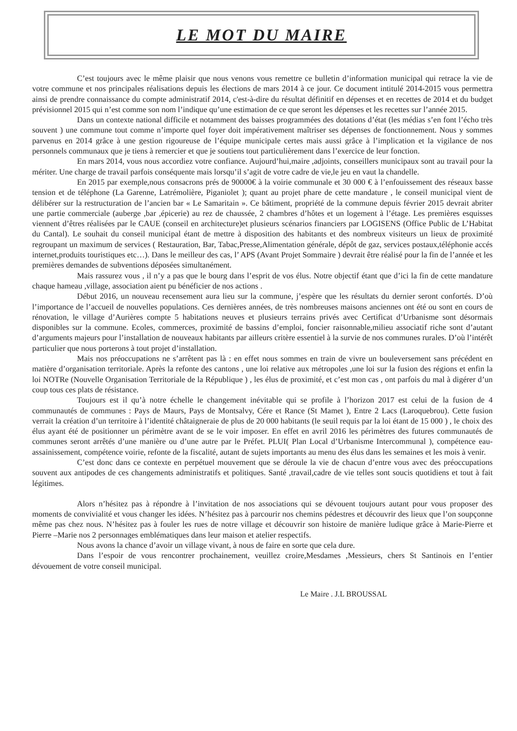LE MOT DU MAIRE
C’est toujours avec le même plaisir que nous venons vous remettre ce bulletin d’information municipal qui retrace la vie de votre commune et nos principales réalisations depuis les élections de mars 2014 à ce jour. Ce document intitulé 2014-2015 vous permettra ainsi de prendre connaissance du compte administratif 2014, c'est-à-dire du résultat définitif en dépenses et en recettes de 2014 et du budget prévisionnel 2015 qui n’est comme son nom l’indique qu’une estimation de ce que seront les dépenses et les recettes sur l’année 2015.
Dans un contexte national difficile et notamment des baisses programmées des dotations d’état (les médias s’en font l’écho très souvent ) une commune tout comme n’importe quel foyer doit impérativement maîtriser ses dépenses de fonctionnement. Nous y sommes parvenus en 2014 grâce à une gestion rigoureuse de l’équipe municipale certes mais aussi grâce à l’implication et la vigilance de nos personnels communaux que je tiens à remercier et que je soutiens tout particulièrement dans l’exercice de leur fonction.
En mars 2014, vous nous accordiez votre confiance. Aujourd’hui,maire ,adjoints, conseillers municipaux sont au travail pour la mériter. Une charge de travail parfois conséquente mais lorsqu’il s’agit de votre cadre de vie,le jeu en vaut la chandelle.
En 2015 par exemple,nous consacrons prés de 90000€ à la voirie communale et 30 000 € à l’enfouissement des réseaux basse tension et de téléphone (La Garenne, Latrémolière, Piganiolet ); quant au projet phare de cette mandature , le conseil municipal vient de délibérer sur la restructuration de l’ancien bar « Le Samaritain ». Ce bâtiment, propriété de la commune depuis février 2015 devrait abriter une partie commerciale (auberge ,bar ,épicerie) au rez de chaussée, 2 chambres d’hôtes et un logement à l’étage. Les premières esquisses viennent d’êtres réalisées par le CAUE (conseil en architecture)et plusieurs scénarios financiers par LOGISENS (Office Public de L’Habitat du Cantal). Le souhait du conseil municipal étant de mettre à disposition des habitants et des nombreux visiteurs un lieux de proximité regroupant un maximum de services ( Restauration, Bar, Tabac,Presse,Alimentation générale, dépôt de gaz, services postaux,téléphonie accés internet,produits touristiques etc…). Dans le meilleur des cas, l’ APS (Avant Projet Sommaire ) devrait être réalisé pour la fin de l’année et les premières demandes de subventions déposées simultanément.
Mais rassurez vous , il n’y a pas que le bourg dans l’esprit de vos élus. Notre objectif étant que d’ici la fin de cette mandature chaque hameau ,village, association aient pu bénéficier de nos actions .
Début 2016, un nouveau recensement aura lieu sur la commune, j’espère que les résultats du dernier seront confortés. D’où l’importance de l’accueil de nouvelles populations. Ces dernières années, de très nombreuses maisons anciennes ont été ou sont en cours de rénovation, le village d’Aurières compte 5 habitations neuves et plusieurs terrains privés avec Certificat d’Urbanisme sont désormais disponibles sur la commune. Ecoles, commerces, proximité de bassins d’emploi, foncier raisonnable,milieu associatif riche sont d’autant d’arguments majeurs pour l’installation de nouveaux habitants par ailleurs critère essentiel à la survie de nos communes rurales. D’où l’intérêt particulier que nous porterons à tout projet d’installation.
Mais nos préoccupations ne s’arrêtent pas là : en effet nous sommes en train de vivre un bouleversement sans précédent en matière d’organisation territoriale. Après la refonte des cantons , une loi relative aux métropoles ,une loi sur la fusion des régions et enfin la loi NOTRe (Nouvelle Organisation Territoriale de la République ) , les élus de proximité, et c’est mon cas , ont parfois du mal à digérer d’un coup tous ces plats de résistance.
Toujours est il qu’à notre échelle le changement inévitable qui se profile à l’horizon 2017 est celui de la fusion de 4 communautés de communes : Pays de Maurs, Pays de Montsalvy, Cére et Rance (St Mamet ), Entre 2 Lacs (Laroquebrou). Cette fusion verrait la création d’un territoire à l’identité châtaigneraie de plus de 20 000 habitants (le seuil requis par la loi étant de 15 000 ) , le choix des élus ayant été de positionner un périmètre avant de se le voir imposer. En effet en avril 2016 les périmètres des futures communautés de communes seront arrêtés d’une manière ou d’une autre par le Préfet. PLUI( Plan Local d’Urbanisme Intercommunal ), compétence eau-assainissement, compétence voirie, refonte de la fiscalité, autant de sujets importants au menu des élus dans les semaines et les mois à venir.
C’est donc dans ce contexte en perpétuel mouvement que se déroule la vie de chacun d’entre vous avec des préoccupations souvent aux antipodes de ces changements administratifs et politiques. Santé ,travail,cadre de vie telles sont soucis quotidiens et tout à fait légitimes.
Alors n’hésitez pas à répondre à l’invitation de nos associations qui se dévouent toujours autant pour vous proposer des moments de convivialité et vous changer les idées. N’hésitez pas à parcourir nos chemins pédestres et découvrir des lieux que l’on soupçonne même pas chez nous. N’hésitez pas à fouler les rues de notre village et découvrir son histoire de manière ludique grâce à Marie-Pierre et Pierre –Marie nos 2 personnages emblématiques dans leur maison et atelier respectifs.
Nous avons la chance d’avoir un village vivant, à nous de faire en sorte que cela dure.
Dans l’espoir de vous rencontrer prochainement, veuillez croire,Mesdames ,Messieurs, chers St Santinois en l’entier dévouement de votre conseil municipal.
Le Maire . J.L BROUSSAL